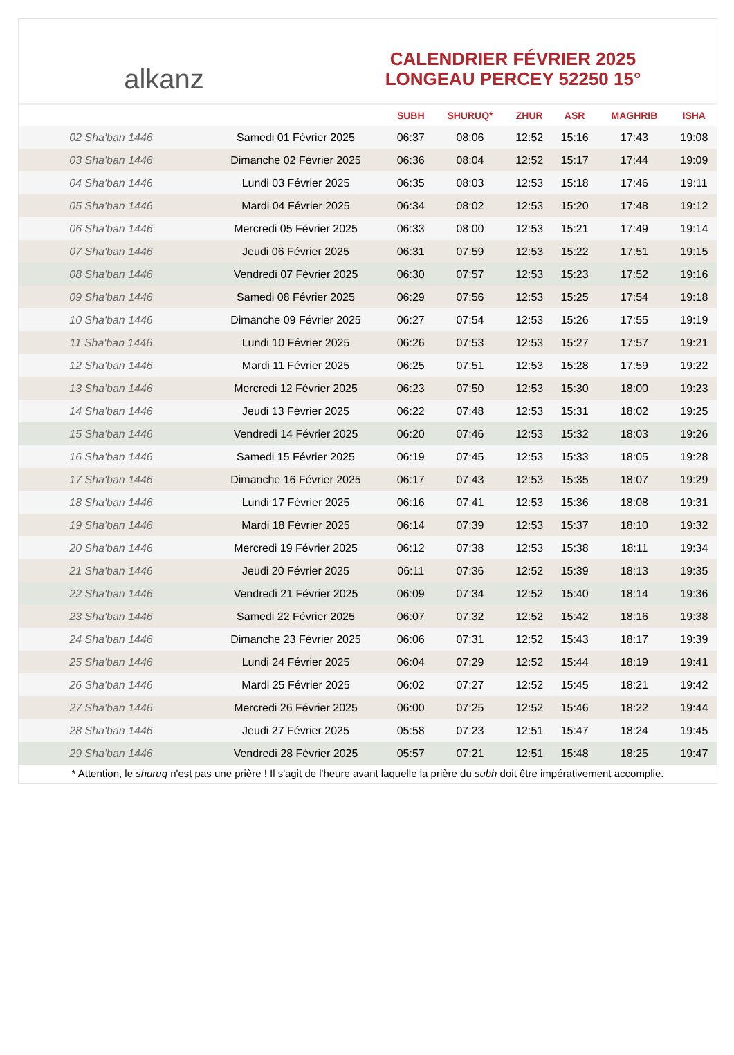alkanz
CALENDRIER FÉVRIER 2025
LONGEAU PERCEY 52250 15°
| | | SUBH | SHURUQ* | ZHUR | ASR | MAGHRIB | ISHA |
| --- | --- | --- | --- | --- | --- | --- | --- |
| 02 Sha'ban 1446 | Samedi 01 Février 2025 | 06:37 | 08:06 | 12:52 | 15:16 | 17:43 | 19:08 |
| 03 Sha'ban 1446 | Dimanche 02 Février 2025 | 06:36 | 08:04 | 12:52 | 15:17 | 17:44 | 19:09 |
| 04 Sha'ban 1446 | Lundi 03 Février 2025 | 06:35 | 08:03 | 12:53 | 15:18 | 17:46 | 19:11 |
| 05 Sha'ban 1446 | Mardi 04 Février 2025 | 06:34 | 08:02 | 12:53 | 15:20 | 17:48 | 19:12 |
| 06 Sha'ban 1446 | Mercredi 05 Février 2025 | 06:33 | 08:00 | 12:53 | 15:21 | 17:49 | 19:14 |
| 07 Sha'ban 1446 | Jeudi 06 Février 2025 | 06:31 | 07:59 | 12:53 | 15:22 | 17:51 | 19:15 |
| 08 Sha'ban 1446 | Vendredi 07 Février 2025 | 06:30 | 07:57 | 12:53 | 15:23 | 17:52 | 19:16 |
| 09 Sha'ban 1446 | Samedi 08 Février 2025 | 06:29 | 07:56 | 12:53 | 15:25 | 17:54 | 19:18 |
| 10 Sha'ban 1446 | Dimanche 09 Février 2025 | 06:27 | 07:54 | 12:53 | 15:26 | 17:55 | 19:19 |
| 11 Sha'ban 1446 | Lundi 10 Février 2025 | 06:26 | 07:53 | 12:53 | 15:27 | 17:57 | 19:21 |
| 12 Sha'ban 1446 | Mardi 11 Février 2025 | 06:25 | 07:51 | 12:53 | 15:28 | 17:59 | 19:22 |
| 13 Sha'ban 1446 | Mercredi 12 Février 2025 | 06:23 | 07:50 | 12:53 | 15:30 | 18:00 | 19:23 |
| 14 Sha'ban 1446 | Jeudi 13 Février 2025 | 06:22 | 07:48 | 12:53 | 15:31 | 18:02 | 19:25 |
| 15 Sha'ban 1446 | Vendredi 14 Février 2025 | 06:20 | 07:46 | 12:53 | 15:32 | 18:03 | 19:26 |
| 16 Sha'ban 1446 | Samedi 15 Février 2025 | 06:19 | 07:45 | 12:53 | 15:33 | 18:05 | 19:28 |
| 17 Sha'ban 1446 | Dimanche 16 Février 2025 | 06:17 | 07:43 | 12:53 | 15:35 | 18:07 | 19:29 |
| 18 Sha'ban 1446 | Lundi 17 Février 2025 | 06:16 | 07:41 | 12:53 | 15:36 | 18:08 | 19:31 |
| 19 Sha'ban 1446 | Mardi 18 Février 2025 | 06:14 | 07:39 | 12:53 | 15:37 | 18:10 | 19:32 |
| 20 Sha'ban 1446 | Mercredi 19 Février 2025 | 06:12 | 07:38 | 12:53 | 15:38 | 18:11 | 19:34 |
| 21 Sha'ban 1446 | Jeudi 20 Février 2025 | 06:11 | 07:36 | 12:52 | 15:39 | 18:13 | 19:35 |
| 22 Sha'ban 1446 | Vendredi 21 Février 2025 | 06:09 | 07:34 | 12:52 | 15:40 | 18:14 | 19:36 |
| 23 Sha'ban 1446 | Samedi 22 Février 2025 | 06:07 | 07:32 | 12:52 | 15:42 | 18:16 | 19:38 |
| 24 Sha'ban 1446 | Dimanche 23 Février 2025 | 06:06 | 07:31 | 12:52 | 15:43 | 18:17 | 19:39 |
| 25 Sha'ban 1446 | Lundi 24 Février 2025 | 06:04 | 07:29 | 12:52 | 15:44 | 18:19 | 19:41 |
| 26 Sha'ban 1446 | Mardi 25 Février 2025 | 06:02 | 07:27 | 12:52 | 15:45 | 18:21 | 19:42 |
| 27 Sha'ban 1446 | Mercredi 26 Février 2025 | 06:00 | 07:25 | 12:52 | 15:46 | 18:22 | 19:44 |
| 28 Sha'ban 1446 | Jeudi 27 Février 2025 | 05:58 | 07:23 | 12:51 | 15:47 | 18:24 | 19:45 |
| 29 Sha'ban 1446 | Vendredi 28 Février 2025 | 05:57 | 07:21 | 12:51 | 15:48 | 18:25 | 19:47 |
* Attention, le shuruq n'est pas une prière ! Il s'agit de l'heure avant laquelle la prière du subh doit être impérativement accomplie.